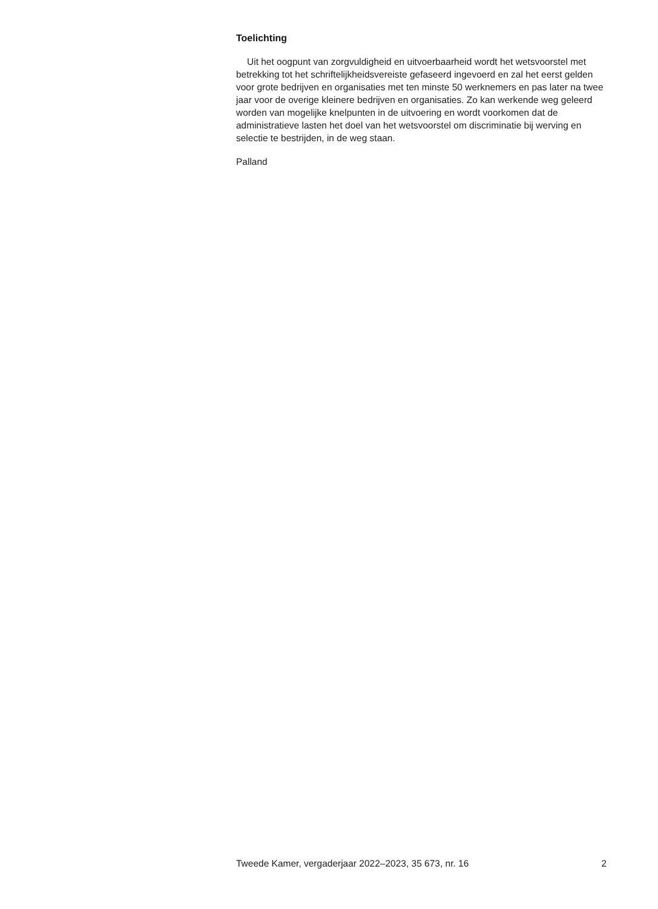Toelichting
Uit het oogpunt van zorgvuldigheid en uitvoerbaarheid wordt het wetsvoorstel met betrekking tot het schriftelijkheidsvereiste gefaseerd ingevoerd en zal het eerst gelden voor grote bedrijven en organisaties met ten minste 50 werknemers en pas later na twee jaar voor de overige kleinere bedrijven en organisaties. Zo kan werkende weg geleerd worden van mogelijke knelpunten in de uitvoering en wordt voorkomen dat de administratieve lasten het doel van het wetsvoorstel om discriminatie bij werving en selectie te bestrijden, in de weg staan.
Palland
Tweede Kamer, vergaderjaar 2022–2023, 35 673, nr. 16 2